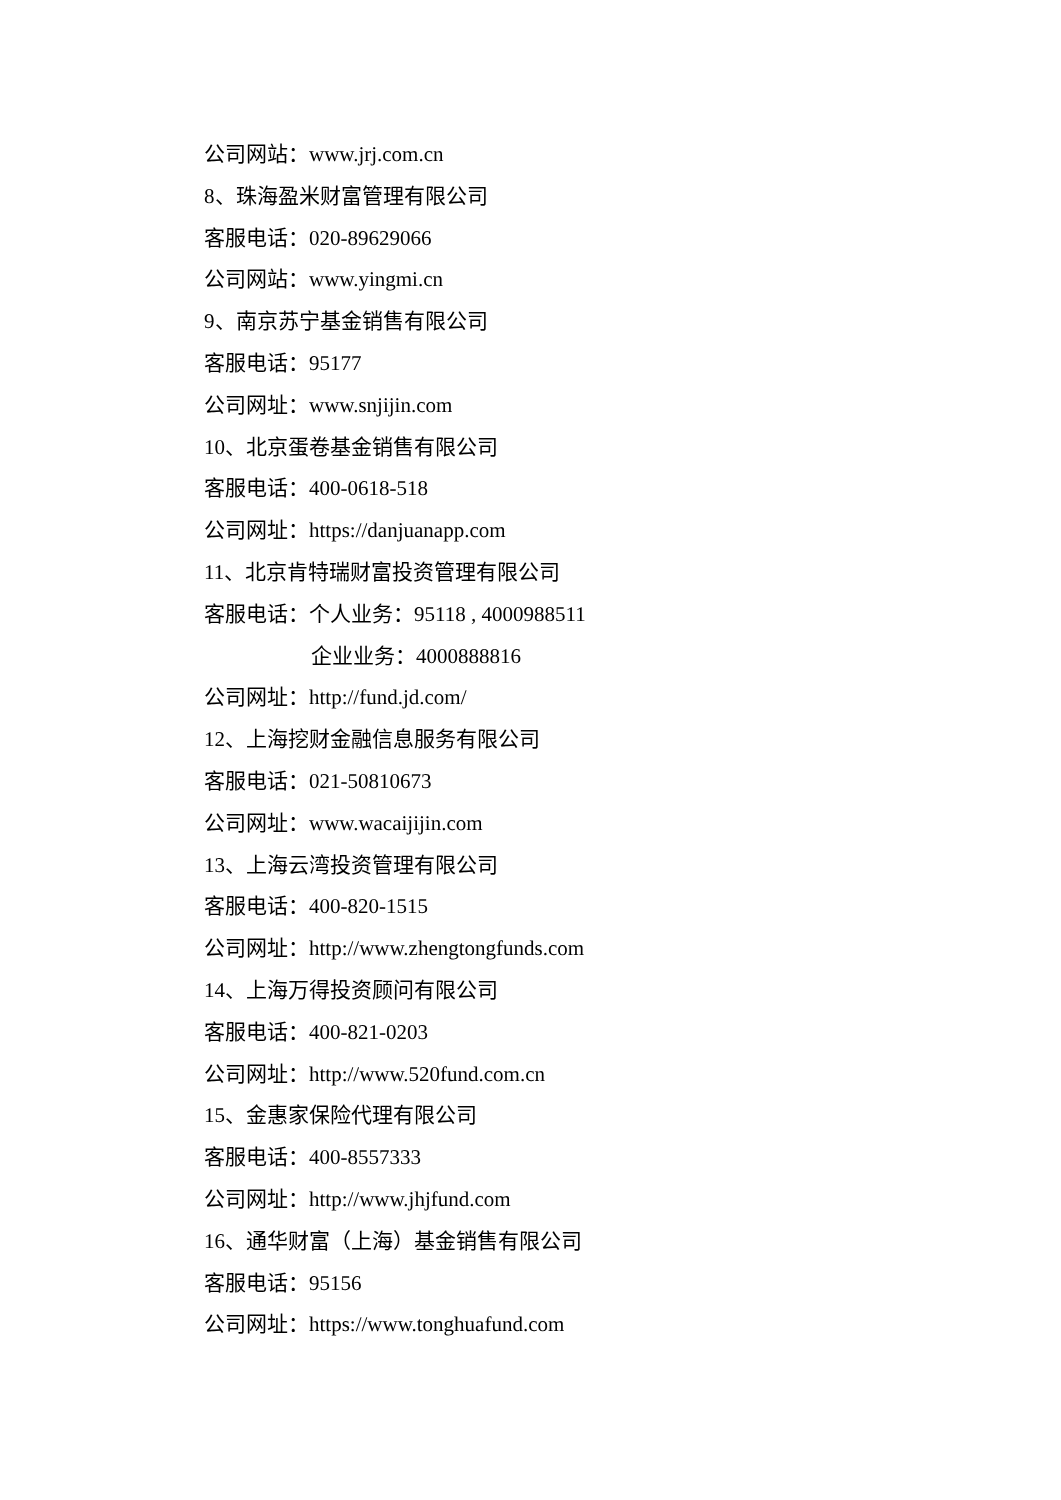公司网站：www.jrj.com.cn
8、珠海盈米财富管理有限公司
客服电话：020-89629066
公司网站：www.yingmi.cn
9、南京苏宁基金销售有限公司
客服电话：95177
公司网址：www.snjijin.com
10、北京蛋卷基金销售有限公司
客服电话：400-0618-518
公司网址：https://danjuanapp.com
11、北京肯特瑞财富投资管理有限公司
客服电话：个人业务：95118 , 4000988511
企业业务：4000888816
公司网址：http://fund.jd.com/
12、上海挖财金融信息服务有限公司
客服电话：021-50810673
公司网址：www.wacaijijin.com
13、上海云湾投资管理有限公司
客服电话：400-820-1515
公司网址：http://www.zhengtongfunds.com
14、上海万得投资顾问有限公司
客服电话：400-821-0203
公司网址：http://www.520fund.com.cn
15、金惠家保险代理有限公司
客服电话：400-8557333
公司网址：http://www.jhjfund.com
16、通华财富（上海）基金销售有限公司
客服电话：95156
公司网址：https://www.tonghuafund.com